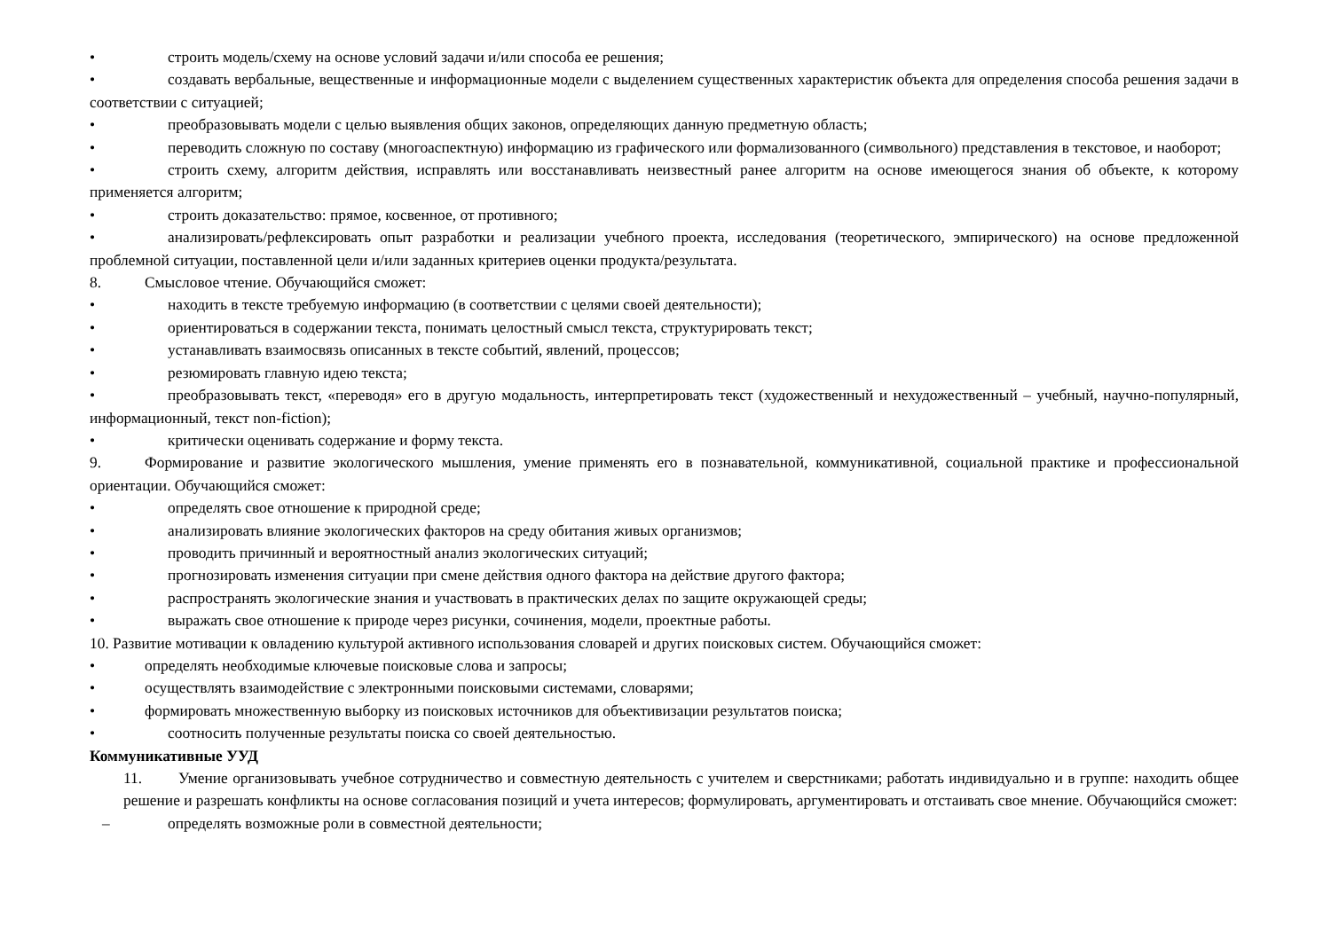• строить модель/схему на основе условий задачи и/или способа ее решения;
• создавать вербальные, вещественные и информационные модели с выделением существенных характеристик объекта для определения способа решения задачи в соответствии с ситуацией;
• преобразовывать модели с целью выявления общих законов, определяющих данную предметную область;
• переводить сложную по составу (многоаспектную) информацию из графического или формализованного (символьного) представления в текстовое, и наоборот;
• строить схему, алгоритм действия, исправлять или восстанавливать неизвестный ранее алгоритм на основе имеющегося знания об объекте, к которому применяется алгоритм;
• строить доказательство: прямое, косвенное, от противного;
• анализировать/рефлексировать опыт разработки и реализации учебного проекта, исследования (теоретического, эмпирического) на основе предложенной проблемной ситуации, поставленной цели и/или заданных критериев оценки продукта/результата.
8. Смысловое чтение. Обучающийся сможет:
• находить в тексте требуемую информацию (в соответствии с целями своей деятельности);
• ориентироваться в содержании текста, понимать целостный смысл текста, структурировать текст;
• устанавливать взаимосвязь описанных в тексте событий, явлений, процессов;
• резюмировать главную идею текста;
• преобразовывать текст, «переводя» его в другую модальность, интерпретировать текст (художественный и нехудожественный – учебный, научно-популярный, информационный, текст non-fiction);
• критически оценивать содержание и форму текста.
9. Формирование и развитие экологического мышления, умение применять его в познавательной, коммуникативной, социальной практике и профессиональной ориентации. Обучающийся сможет:
• определять свое отношение к природной среде;
• анализировать влияние экологических факторов на среду обитания живых организмов;
• проводить причинный и вероятностный анализ экологических ситуаций;
• прогнозировать изменения ситуации при смене действия одного фактора на действие другого фактора;
• распространять экологические знания и участвовать в практических делах по защите окружающей среды;
• выражать свое отношение к природе через рисунки, сочинения, модели, проектные работы.
10. Развитие мотивации к овладению культурой активного использования словарей и других поисковых систем. Обучающийся сможет:
• определять необходимые ключевые поисковые слова и запросы;
• осуществлять взаимодействие с электронными поисковыми системами, словарями;
• формировать множественную выборку из поисковых источников для объективизации результатов поиска;
• соотносить полученные результаты поиска со своей деятельностью.
Коммуникативные УУД
11. Умение организовывать учебное сотрудничество и совместную деятельность с учителем и сверстниками; работать индивидуально и в группе: находить общее решение и разрешать конфликты на основе согласования позиций и учета интересов; формулировать, аргументировать и отстаивать свое мнение. Обучающийся сможет:
– определять возможные роли в совместной деятельности;